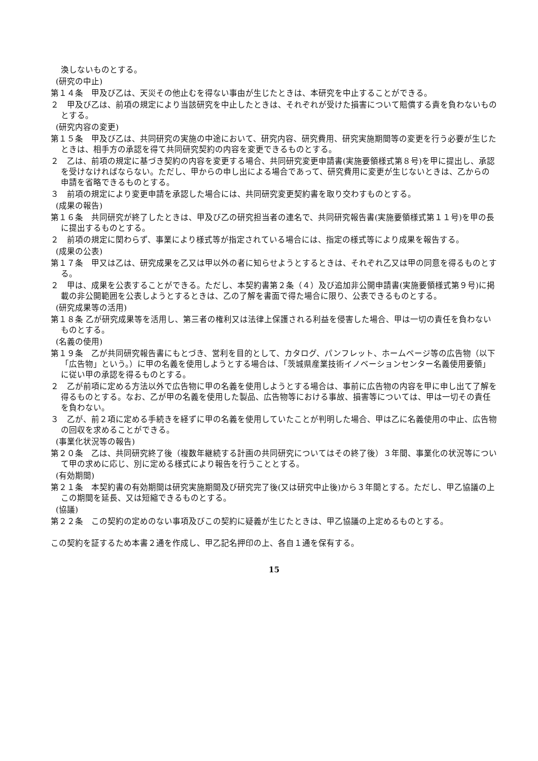渙しないものとする。
(研究の中止)
第１４条　甲及び乙は、天災その他止むを得ない事由が生じたときは、本研究を中止することができる。
２　甲及び乙は、前項の規定により当該研究を中止したときは、それぞれが受けた損害について賠償する責を負わないものとする。
(研究内容の変更)
第１５条　甲及び乙は、共同研究の実施の中途において、研究内容、研究費用、研究実施期間等の変更を行う必要が生じたときは、相手方の承認を得て共同研究契約の内容を変更できるものとする。
２　乙は、前項の規定に基づき契約の内容を変更する場合、共同研究変更申請書(実施要領様式第８号)を甲に提出し、承認を受けなければならない。ただし、甲からの申し出による場合であって、研究費用に変更が生じないときは、乙からの申請を省略できるものとする。
３　前項の規定により変更申請を承認した場合には、共同研究変更契約書を取り交わすものとする。
(成果の報告)
第１６条　共同研究が終了したときは、甲及び乙の研究担当者の連名で、共同研究報告書(実施要領様式第１１号)を甲の長に提出するものとする。
２　前項の規定に関わらず、事業により様式等が指定されている場合には、指定の様式等により成果を報告する。
(成果の公表)
第１７条　甲又は乙は、研究成果を乙又は甲以外の者に知らせようとするときは、それぞれ乙又は甲の同意を得るものとする。
２　甲は、成果を公表することができる。ただし、本契約書第２条（４）及び追加非公開申請書(実施要領様式第９号)に掲載の非公開範囲を公表しようとするときは、乙の了解を書面で得た場合に限り、公表できるものとする。
(研究成果等の活用)
第１８条 乙が研究成果等を活用し、第三者の権利又は法律上保護される利益を侵害した場合、甲は一切の責任を負わないものとする。
(名義の使用)
第１９条　乙が共同研究報告書にもとづき、営利を目的として、カタログ、パンフレット、ホームページ等の広告物（以下「広告物」という。）に甲の名義を使用しようとする場合は、「茨城県産業技術イノベーションセンター名義使用要領」に従い甲の承認を得るものとする。
２　乙が前項に定める方法以外で広告物に甲の名義を使用しようとする場合は、事前に広告物の内容を甲に申し出て了解を得るものとする。なお、乙が甲の名義を使用した製品、広告物等における事故、損害等については、甲は一切その責任を負わない。
３　乙が、前２項に定める手続きを経ずに甲の名義を使用していたことが判明した場合、甲は乙に名義使用の中止、広告物の回収を求めることができる。
(事業化状況等の報告)
第２０条　乙は、共同研究終了後（複数年継続する計画の共同研究についてはその終了後）３年間、事業化の状況等について甲の求めに応じ、別に定める様式により報告を行うこととする。
(有効期間)
第２１条　本契約書の有効期間は研究実施期間及び研究完了後(又は研究中止後)から３年間とする。ただし、甲乙協議の上この期間を延長、又は短縮できるものとする。
(協議)
第２２条　この契約の定めのない事項及びこの契約に疑義が生じたときは、甲乙協議の上定めるものとする。
この契約を証するため本書２通を作成し、甲乙記名押印の上、各自１通を保有する。
15